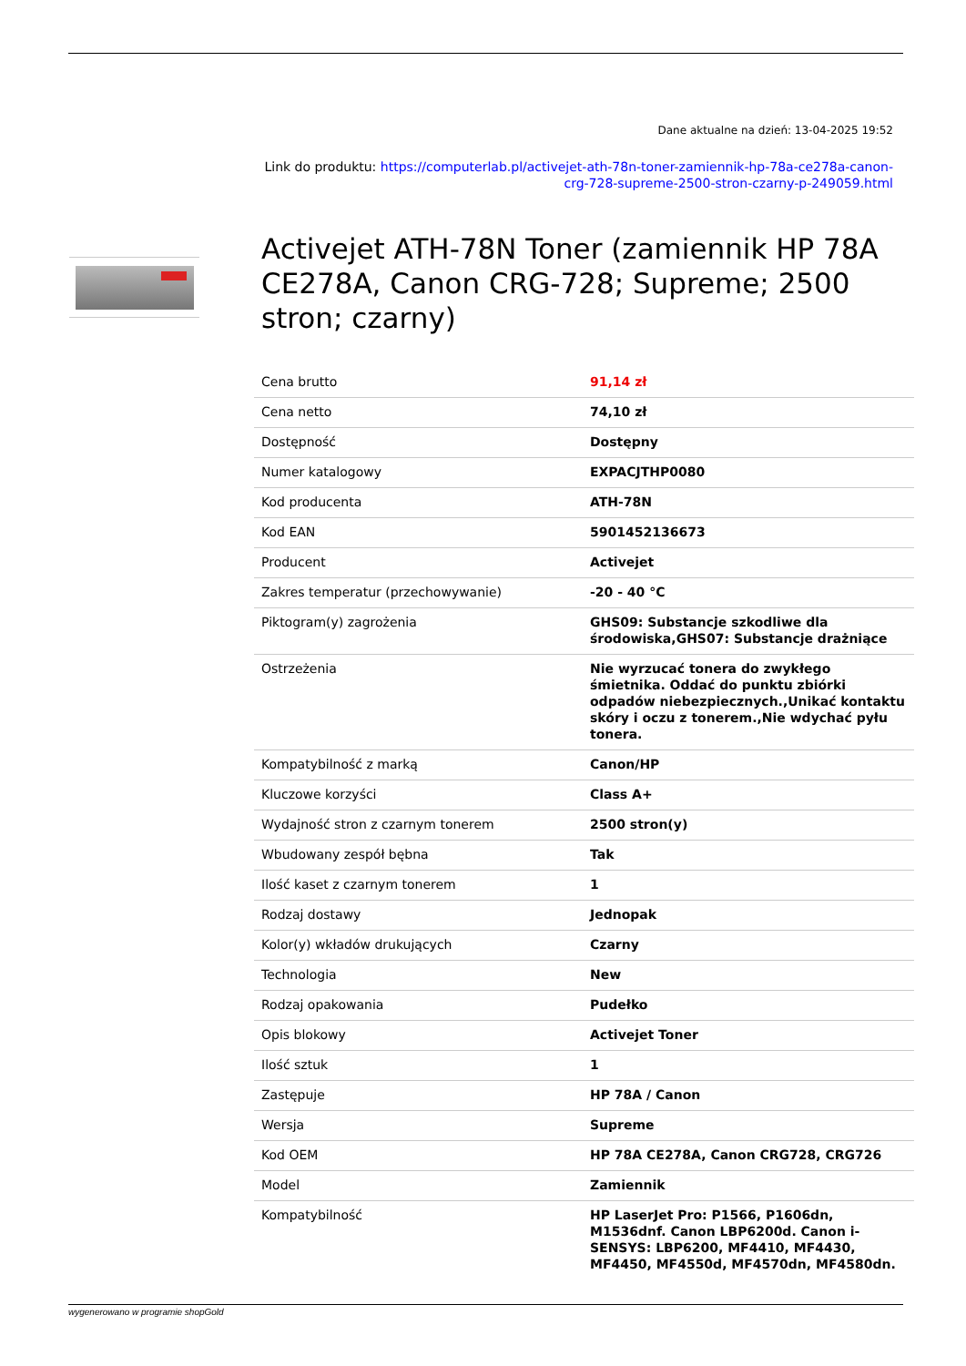Dane aktualne na dzień: 13-04-2025 19:52
Link do produktu: https://computerlab.pl/activejet-ath-78n-toner-zamiennik-hp-78a-ce278a-canon-crg-728-supreme-2500-stron-czarny-p-249059.html
Activejet ATH-78N Toner (zamiennik HP 78A CE278A, Canon CRG-728; Supreme; 2500 stron; czarny)
| Cena brutto | 91,14 zł |
| Cena netto | 74,10 zł |
| Dostępność | Dostępny |
| Numer katalogowy | EXPACJTHP0080 |
| Kod producenta | ATH-78N |
| Kod EAN | 5901452136673 |
| Producent | Activejet |
| Zakres temperatur (przechowywanie) | -20 - 40 °C |
| Piktogram(y) zagrożenia | GHS09: Substancje szkodliwe dla środowiska,GHS07: Substancje drażniące |
| Ostrzeżenia | Nie wyrzucać tonera do zwykłego śmietnika. Oddać do punktu zbiórki odpadów niebezpiecznych.,Unikać kontaktu skóry i oczu z tonerem.,Nie wdychać pyłu tonera. |
| Kompatybilność z marką | Canon/HP |
| Kluczowe korzyści | Class A+ |
| Wydajność stron z czarnym tonerem | 2500 stron(y) |
| Wbudowany zespół bębna | Tak |
| Ilość kaset z czarnym tonerem | 1 |
| Rodzaj dostawy | Jednopak |
| Kolor(y) wkładów drukujących | Czarny |
| Technologia | New |
| Rodzaj opakowania | Pudełko |
| Opis blokowy | Activejet Toner |
| Ilość sztuk | 1 |
| Zastępuje | HP 78A / Canon |
| Wersja | Supreme |
| Kod OEM | HP 78A CE278A, Canon CRG728, CRG726 |
| Model | Zamiennik |
| Kompatybilność | HP LaserJet Pro: P1566, P1606dn, M1536dnf. Canon LBP6200d. Canon i-SENSYS: LBP6200, MF4410, MF4430, MF4450, MF4550d, MF4570dn, MF4580dn. |
wygenerowano w programie shopGold